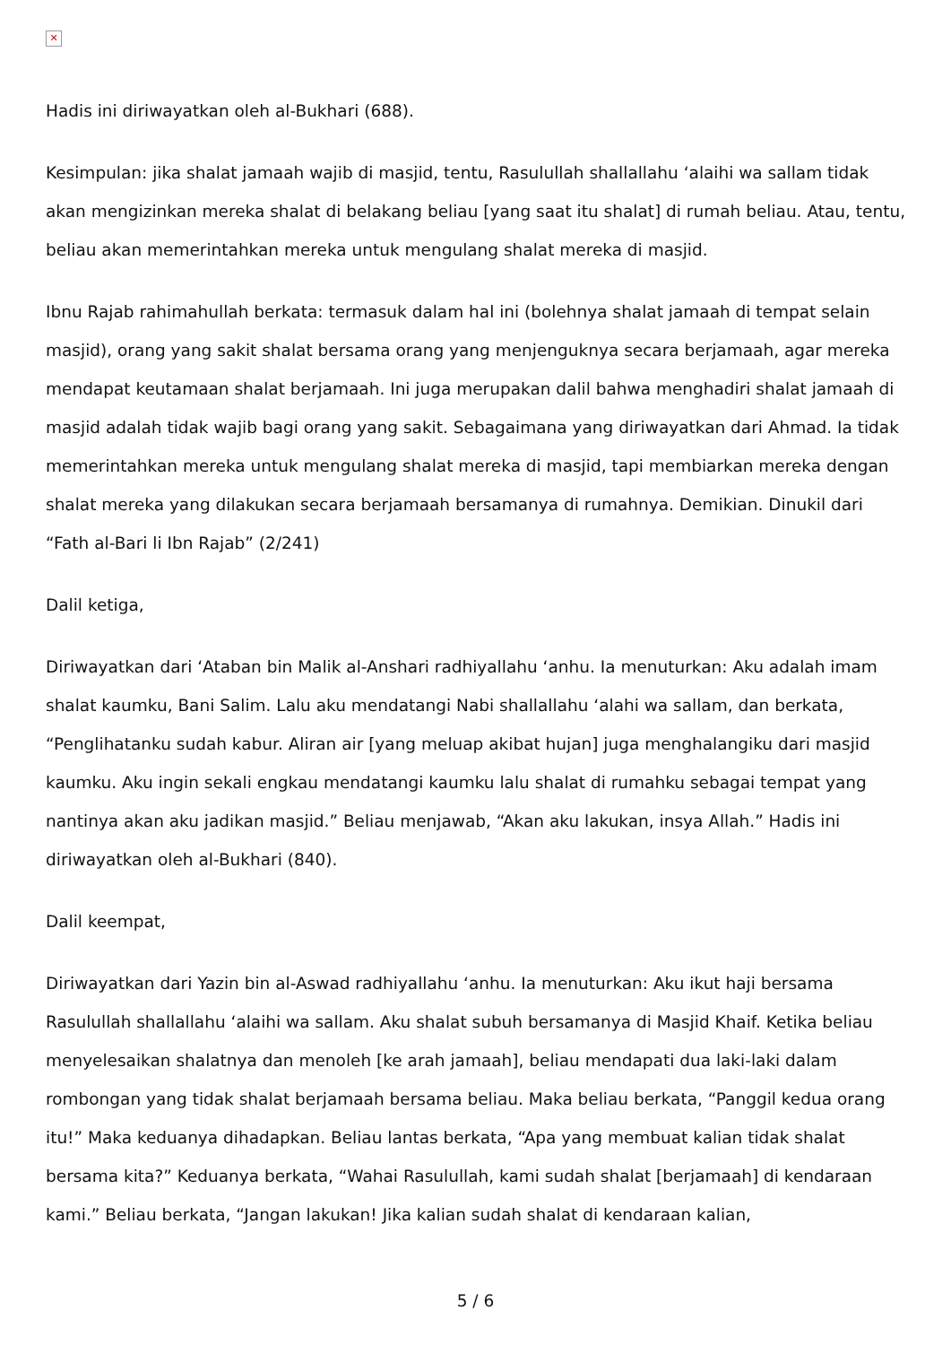✕
Hadis ini diriwayatkan oleh al-Bukhari (688).
Kesimpulan: jika shalat jamaah wajib di masjid, tentu, Rasulullah shallallahu ‘alaihi wa sallam tidak akan mengizinkan mereka shalat di belakang beliau [yang saat itu shalat] di rumah beliau. Atau, tentu, beliau akan memerintahkan mereka untuk mengulang shalat mereka di masjid.
Ibnu Rajab rahimahullah berkata: termasuk dalam hal ini (bolehnya shalat jamaah di tempat selain masjid), orang yang sakit shalat bersama orang yang menjenguknya secara berjamaah, agar mereka mendapat keutamaan shalat berjamaah. Ini juga merupakan dalil bahwa menghadiri shalat jamaah di masjid adalah tidak wajib bagi orang yang sakit. Sebagaimana yang diriwayatkan dari Ahmad. Ia tidak memerintahkan mereka untuk mengulang shalat mereka di masjid, tapi membiarkan mereka dengan shalat mereka yang dilakukan secara berjamaah bersamanya di rumahnya. Demikian. Dinukil dari “Fath al-Bari li Ibn Rajab” (2/241)
Dalil ketiga,
Diriwayatkan dari ‘Ataban bin Malik al-Anshari radhiyallahu ‘anhu. Ia menuturkan: Aku adalah imam shalat kaumku, Bani Salim. Lalu aku mendatangi Nabi shallallahu ‘alahi wa sallam, dan berkata, “Penglihatanku sudah kabur. Aliran air [yang meluap akibat hujan] juga menghalangiku dari masjid kaumku. Aku ingin sekali engkau mendatangi kaumku lalu shalat di rumahku sebagai tempat yang nantinya akan aku jadikan masjid.” Beliau menjawab, “Akan aku lakukan, insya Allah.” Hadis ini diriwayatkan oleh al-Bukhari (840).
Dalil keempat,
Diriwayatkan dari Yazin bin al-Aswad radhiyallahu ‘anhu. Ia menuturkan: Aku ikut haji bersama Rasulullah shallallahu ‘alaihi wa sallam. Aku shalat subuh bersamanya di Masjid Khaif. Ketika beliau menyelesaikan shalatnya dan menoleh [ke arah jamaah], beliau mendapati dua laki-laki dalam rombongan yang tidak shalat berjamaah bersama beliau. Maka beliau berkata, “Panggil kedua orang itu!” Maka keduanya dihadapkan. Beliau lantas berkata, “Apa yang membuat kalian tidak shalat bersama kita?” Keduanya berkata, “Wahai Rasulullah, kami sudah shalat [berjamaah] di kendaraan kami.” Beliau berkata, “Jangan lakukan! Jika kalian sudah shalat di kendaraan kalian,
5 / 6